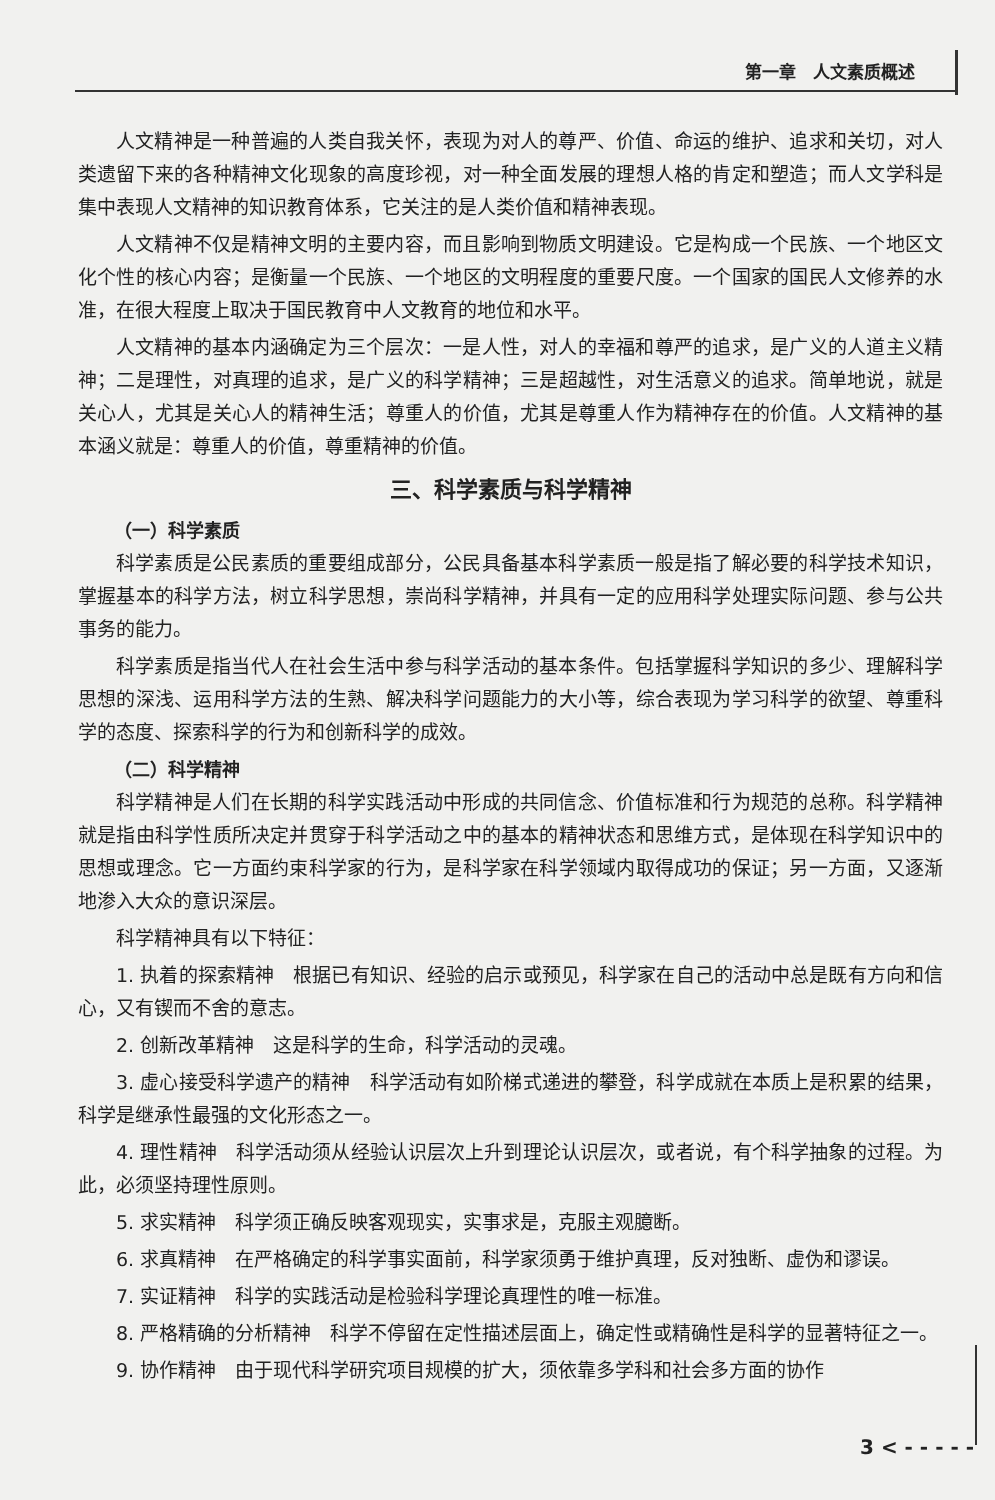第一章　人文素质概述
人文精神是一种普遍的人类自我关怀，表现为对人的尊严、价值、命运的维护、追求和关切，对人类遗留下来的各种精神文化现象的高度珍视，对一种全面发展的理想人格的肯定和塑造；而人文学科是集中表现人文精神的知识教育体系，它关注的是人类价值和精神表现。
人文精神不仅是精神文明的主要内容，而且影响到物质文明建设。它是构成一个民族、一个地区文化个性的核心内容；是衡量一个民族、一个地区的文明程度的重要尺度。一个国家的国民人文修养的水准，在很大程度上取决于国民教育中人文教育的地位和水平。
人文精神的基本内涵确定为三个层次：一是人性，对人的幸福和尊严的追求，是广义的人道主义精神；二是理性，对真理的追求，是广义的科学精神；三是超越性，对生活意义的追求。简单地说，就是关心人，尤其是关心人的精神生活；尊重人的价值，尤其是尊重人作为精神存在的价值。人文精神的基本涵义就是：尊重人的价值，尊重精神的价值。
三、科学素质与科学精神
（一）科学素质
科学素质是公民素质的重要组成部分，公民具备基本科学素质一般是指了解必要的科学技术知识，掌握基本的科学方法，树立科学思想，崇尚科学精神，并具有一定的应用科学处理实际问题、参与公共事务的能力。
科学素质是指当代人在社会生活中参与科学活动的基本条件。包括掌握科学知识的多少、理解科学思想的深浅、运用科学方法的生熟、解决科学问题能力的大小等，综合表现为学习科学的欲望、尊重科学的态度、探索科学的行为和创新科学的成效。
（二）科学精神
科学精神是人们在长期的科学实践活动中形成的共同信念、价值标准和行为规范的总称。科学精神就是指由科学性质所决定并贯穿于科学活动之中的基本的精神状态和思维方式，是体现在科学知识中的思想或理念。它一方面约束科学家的行为，是科学家在科学领域内取得成功的保证；另一方面，又逐渐地渗入大众的意识深层。
科学精神具有以下特征：
1. 执着的探索精神　根据已有知识、经验的启示或预见，科学家在自己的活动中总是既有方向和信心，又有锲而不舍的意志。
2. 创新改革精神　这是科学的生命，科学活动的灵魂。
3. 虚心接受科学遗产的精神　科学活动有如阶梯式递进的攀登，科学成就在本质上是积累的结果，科学是继承性最强的文化形态之一。
4. 理性精神　科学活动须从经验认识层次上升到理论认识层次，或者说，有个科学抽象的过程。为此，必须坚持理性原则。
5. 求实精神　科学须正确反映客观现实，实事求是，克服主观臆断。
6. 求真精神　在严格确定的科学事实面前，科学家须勇于维护真理，反对独断、虚伪和谬误。
7. 实证精神　科学的实践活动是检验科学理论真理性的唯一标准。
8. 严格精确的分析精神　科学不停留在定性描述层面上，确定性或精确性是科学的显著特征之一。
9. 协作精神　由于现代科学研究项目规模的扩大，须依靠多学科和社会多方面的协作
3 < - - - - -